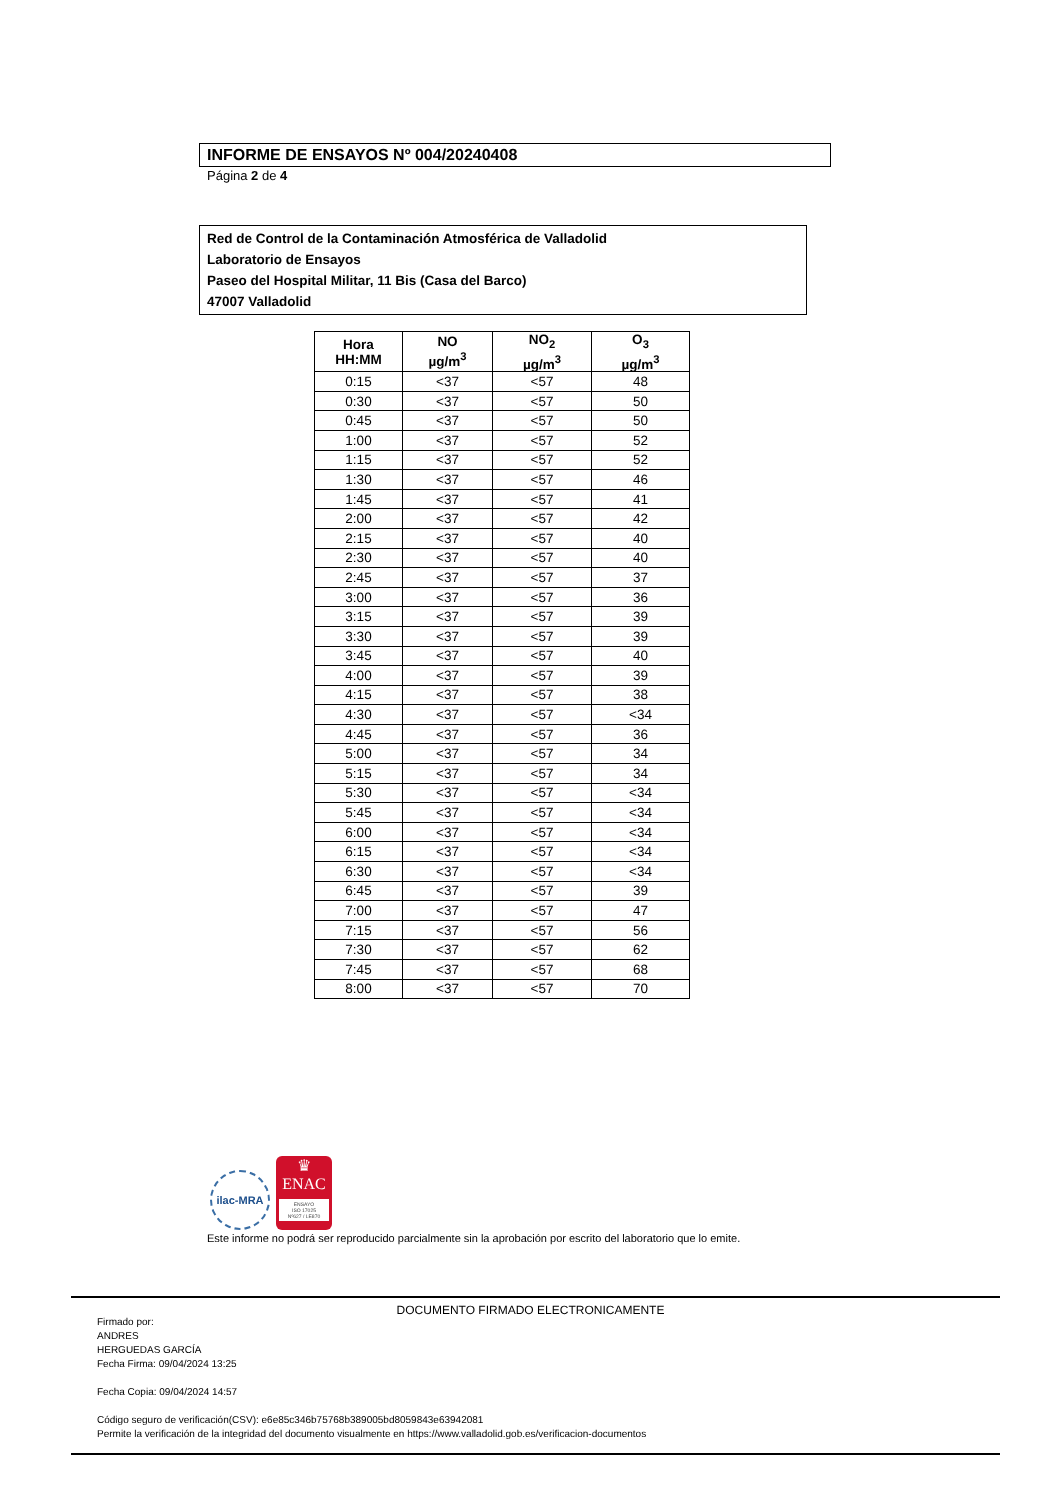INFORME DE ENSAYOS Nº 004/20240408
Página 2 de 4
Red de Control de la Contaminación Atmosférica de Valladolid
Laboratorio de Ensayos
Paseo del Hospital Militar, 11 Bis (Casa del Barco)
47007 Valladolid
| Hora HH:MM | NO µg/m<sup>3</sup> | NO<sub>2</sub> µg/m<sup>3</sup> | O<sub>3</sub> µg/m<sup>3</sup> |
| --- | --- | --- | --- |
| 0:15 | <37 | <57 | 48 |
| 0:30 | <37 | <57 | 50 |
| 0:45 | <37 | <57 | 50 |
| 1:00 | <37 | <57 | 52 |
| 1:15 | <37 | <57 | 52 |
| 1:30 | <37 | <57 | 46 |
| 1:45 | <37 | <57 | 41 |
| 2:00 | <37 | <57 | 42 |
| 2:15 | <37 | <57 | 40 |
| 2:30 | <37 | <57 | 40 |
| 2:45 | <37 | <57 | 37 |
| 3:00 | <37 | <57 | 36 |
| 3:15 | <37 | <57 | 39 |
| 3:30 | <37 | <57 | 39 |
| 3:45 | <37 | <57 | 40 |
| 4:00 | <37 | <57 | 39 |
| 4:15 | <37 | <57 | 38 |
| 4:30 | <37 | <57 | <34 |
| 4:45 | <37 | <57 | 36 |
| 5:00 | <37 | <57 | 34 |
| 5:15 | <37 | <57 | 34 |
| 5:30 | <37 | <57 | <34 |
| 5:45 | <37 | <57 | <34 |
| 6:00 | <37 | <57 | <34 |
| 6:15 | <37 | <57 | <34 |
| 6:30 | <37 | <57 | <34 |
| 6:45 | <37 | <57 | 39 |
| 7:00 | <37 | <57 | 47 |
| 7:15 | <37 | <57 | 56 |
| 7:30 | <37 | <57 | 62 |
| 7:45 | <37 | <57 | 68 |
| 8:00 | <37 | <57 | 70 |
ilac-MRA
♛
ENAC
ENSAYO
ISO 17025
Nº627 / LE870
Este informe no podrá ser reproducido parcialmente sin la aprobación por escrito del laboratorio que lo emite.
DOCUMENTO FIRMADO ELECTRONICAMENTE
Firmado por:
ANDRES
HERGUEDAS GARCÍA
Fecha Firma: 09/04/2024 13:25
Fecha Copia: 09/04/2024 14:57
Código seguro de verificación(CSV): e6e85c346b75768b389005bd8059843e63942081
Permite la verificación de la integridad del documento visualmente en https://www.valladolid.gob.es/verificacion-documentos